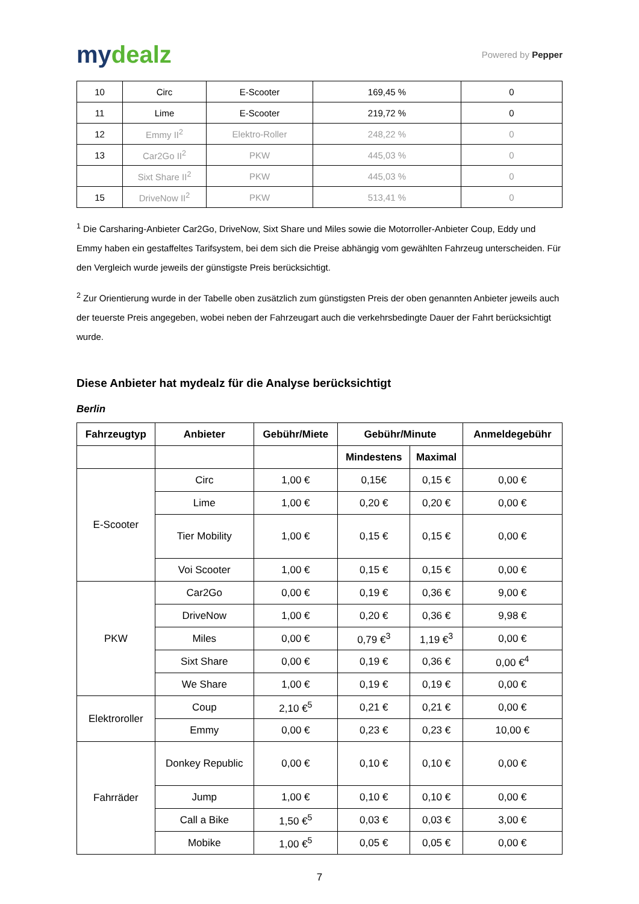mydealz
Powered by Pepper
| 10 | Circ | E-Scooter | 169,45 % | 0 |
| 11 | Lime | E-Scooter | 219,72 % | 0 |
| 12 | Emmy II<sup>2</sup> | Elektro-Roller | 248,22 % | 0 |
| 13 | Car2Go II<sup>2</sup> | PKW | 445,03 % | 0 |
| | Sixt Share II<sup>2</sup> | PKW | 445,03 % | 0 |
| 15 | DriveNow II<sup>2</sup> | PKW | 513,41 % | 0 |
<sup>1</sup> Die Carsharing-Anbieter Car2Go, DriveNow, Sixt Share und Miles sowie die Motorroller-Anbieter Coup, Eddy und Emmy haben ein gestaffeltes Tarifsystem, bei dem sich die Preise abhängig vom gewählten Fahrzeug unterscheiden. Für den Vergleich wurde jeweils der günstigste Preis berücksichtigt.
<sup>2</sup> Zur Orientierung wurde in der Tabelle oben zusätzlich zum günstigsten Preis der oben genannten Anbieter jeweils auch der teuerste Preis angegeben, wobei neben der Fahrzeugart auch die verkehrsbedingte Dauer der Fahrt berücksichtigt wurde.
Diese Anbieter hat mydealz für die Analyse berücksichtigt
Berlin
| Fahrzeugtyp | Anbieter | Gebühr/Miete | Gebühr/Minute | | Anmeldegebühr |
| --- | --- | --- | --- | --- | --- |
| | | | Mindestens | Maximal | |
| E-Scooter | Circ | 1,00 € | 0,15€ | 0,15 € | 0,00 € |
| | Lime | 1,00 € | 0,20 € | 0,20 € | 0,00 € |
| | Tier Mobility | 1,00 € | 0,15 € | 0,15 € | 0,00 € |
| | Voi Scooter | 1,00 € | 0,15 € | 0,15 € | 0,00 € |
| PKW | Car2Go | 0,00 € | 0,19 € | 0,36 € | 9,00 € |
| | DriveNow | 1,00 € | 0,20 € | 0,36 € | 9,98 € |
| | Miles | 0,00 € | 0,79 €<sup>3</sup> | 1,19 €<sup>3</sup> | 0,00 € |
| | Sixt Share | 0,00 € | 0,19 € | 0,36 € | 0,00 €<sup>4</sup> |
| | We Share | 1,00 € | 0,19 € | 0,19 € | 0,00 € |
| Elektroroller | Coup | 2,10 €<sup>5</sup> | 0,21 € | 0,21 € | 0,00 € |
| | Emmy | 0,00 € | 0,23 € | 0,23 € | 10,00 € |
| Fahrräder | Donkey Republic | 0,00 € | 0,10 € | 0,10 € | 0,00 € |
| | Jump | 1,00 € | 0,10 € | 0,10 € | 0,00 € |
| | Call a Bike | 1,50 €<sup>5</sup> | 0,03 € | 0,03 € | 3,00 € |
| | Mobike | 1,00 €<sup>5</sup> | 0,05 € | 0,05 € | 0,00 € |
7